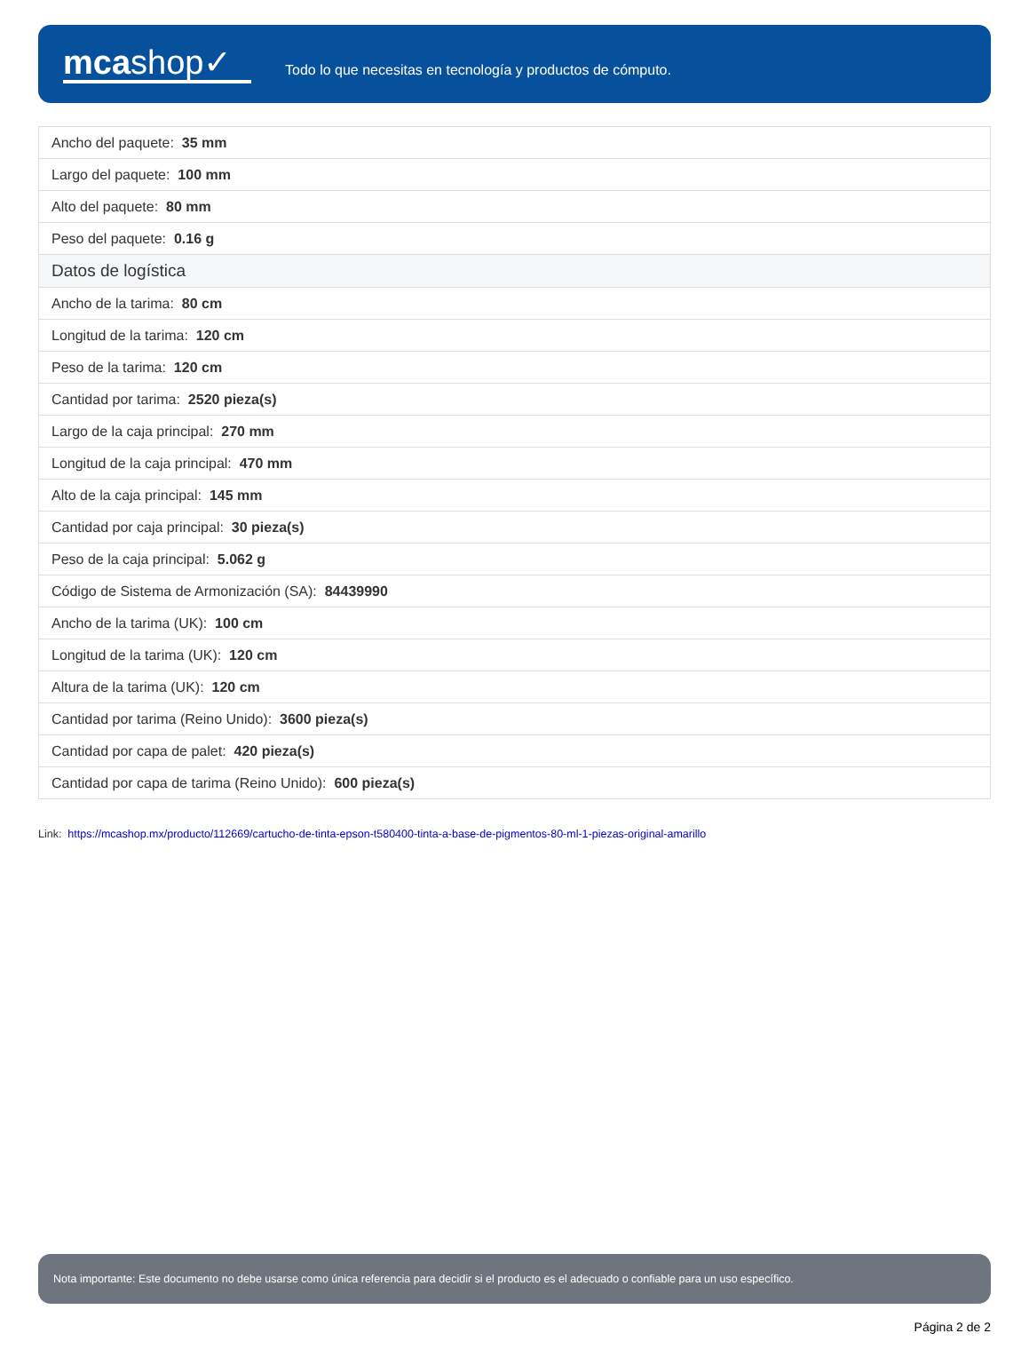mcashop✓
Todo lo que necesitas en tecnología y productos de cómputo.
| Ancho del paquete: 35 mm |
| Largo del paquete: 100 mm |
| Alto del paquete: 80 mm |
| Peso del paquete: 0.16 g |
| Datos de logística |
| Ancho de la tarima: 80 cm |
| Longitud de la tarima: 120 cm |
| Peso de la tarima: 120 cm |
| Cantidad por tarima: 2520 pieza(s) |
| Largo de la caja principal: 270 mm |
| Longitud de la caja principal: 470 mm |
| Alto de la caja principal: 145 mm |
| Cantidad por caja principal: 30 pieza(s) |
| Peso de la caja principal: 5.062 g |
| Código de Sistema de Armonización (SA): 84439990 |
| Ancho de la tarima (UK): 100 cm |
| Longitud de la tarima (UK): 120 cm |
| Altura de la tarima (UK): 120 cm |
| Cantidad por tarima (Reino Unido): 3600 pieza(s) |
| Cantidad por capa de palet: 420 pieza(s) |
| Cantidad por capa de tarima (Reino Unido): 600 pieza(s) |
Link: https://mcashop.mx/producto/112669/cartucho-de-tinta-epson-t580400-tinta-a-base-de-pigmentos-80-ml-1-piezas-original-amarillo
Nota importante: Este documento no debe usarse como única referencia para decidir si el producto es el adecuado o confiable para un uso específico.
Página 2 de 2